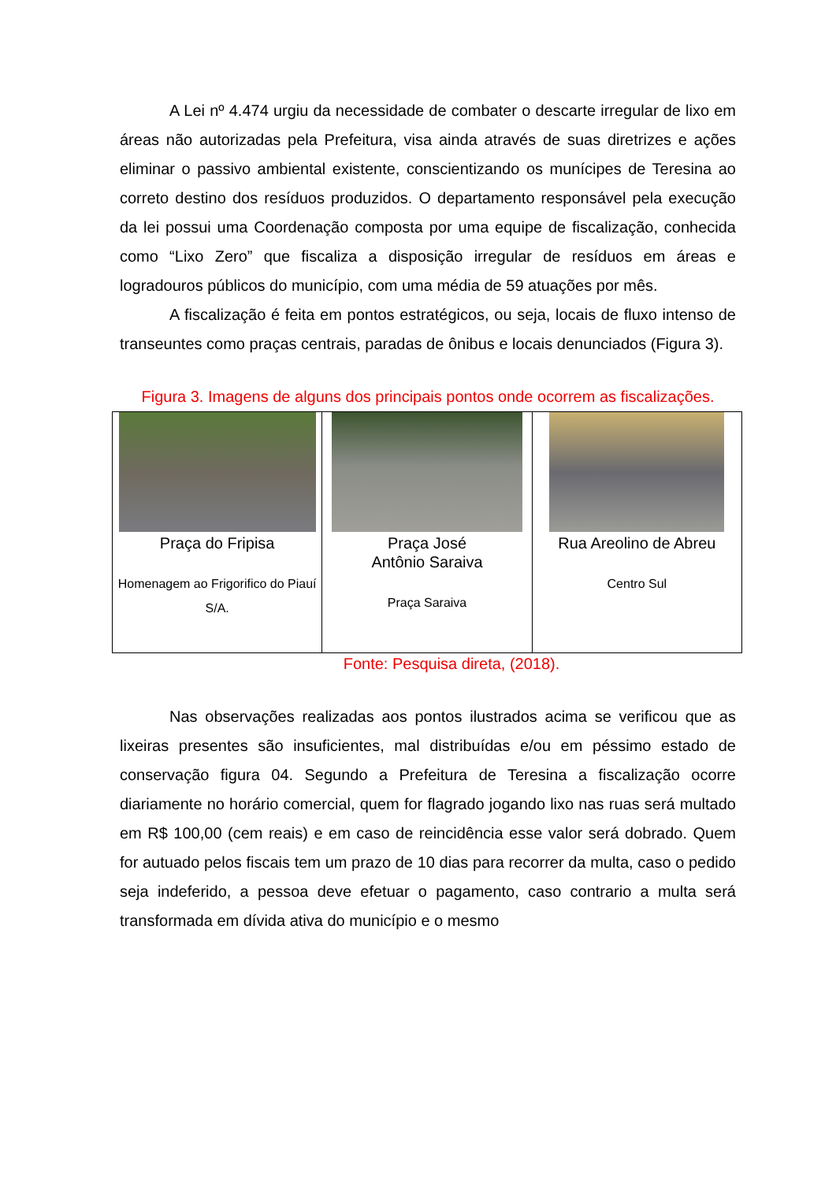A Lei nº 4.474 urgiu da necessidade de combater o descarte irregular de lixo em áreas não autorizadas pela Prefeitura, visa ainda através de suas diretrizes e ações eliminar o passivo ambiental existente, conscientizando os munícipes de Teresina ao correto destino dos resíduos produzidos. O departamento responsável pela execução da lei possui uma Coordenação composta por uma equipe de fiscalização, conhecida como “Lixo Zero” que fiscaliza a disposição irregular de resíduos em áreas e logradouros públicos do município, com uma média de 59 atuações por mês.
A fiscalização é feita em pontos estratégicos, ou seja, locais de fluxo intenso de transeuntes como praças centrais, paradas de ônibus e locais denunciados (Figura 3).
Figura 3. Imagens de alguns dos principais pontos onde ocorrem as fiscalizações.
| Praça do Fripisa Homenagem ao Frigorifico do Piauí S/A. | Praça José Antônio Saraiva Praça Saraiva | Rua Areolino de Abreu Centro Sul |
Fonte: Pesquisa direta, (2018).
Nas observações realizadas aos pontos ilustrados acima se verificou que as lixeiras presentes são insuficientes, mal distribuídas e/ou em péssimo estado de conservação figura 04. Segundo a Prefeitura de Teresina a fiscalização ocorre diariamente no horário comercial, quem for flagrado jogando lixo nas ruas será multado em R$ 100,00 (cem reais) e em caso de reincidência esse valor será dobrado. Quem for autuado pelos fiscais tem um prazo de 10 dias para recorrer da multa, caso o pedido seja indeferido, a pessoa deve efetuar o pagamento, caso contrario a multa será transformada em dívida ativa do município e o mesmo